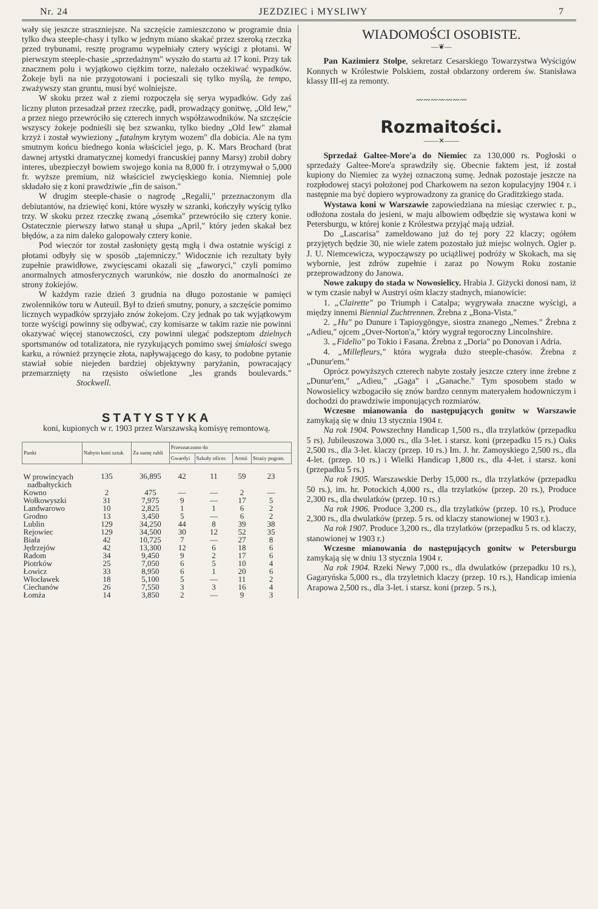Nr. 24 JEZDZIEC i MYSLIWY 7
wały się jeszcze straszniejsze. Na szczęście zamieszczono w programie dnia tylko dwa steeple-chasy i tylko w jednym miano skakać przez szeroką rzeczką przed trybunami, resztę programu wypełniały cztery wyścigi z płotami. W pierwszym steeple-chasie „sprzedażnym" wyszło do startu aż 17 koni. Przy tak znacznem polu i wyjątkowo ciężkim torze, należało oczekiwać wypadków. Żokeje byli na nie przygotowani i pocieszali się tylko myślą, że tempo, zważywszy stan gruntu, musi być wolniejsze.
W skoku przez wał z ziemi rozpoczęła się serya wypadków. Gdy zaś liczny pluton przesadzał przez rzeczkę, padł, prowadzący gonitwę, „Old Iew," a przez niego przewróciło się czterech innych współzawodników. Na szczęście wszyscy żokeje podnieśli się bez szwanku, tylko biedny „Old Iew" złamał krzyż i został wywieziony „fatalnym krytym wozem" dla dobicia. Ale na tym smutnym końcu biednego konia właściciel jego, p. K. Mars Brochard (brat dawnej artystki dramatycznej komedyi francuskiej panny Marsy) zrobił dobry interes, ubezpieczył bowiem swojego konia na 8,000 fr. i otrzymywał o 5,000 fr. wyższe premium, niż właściciel zwycięskiego konia. Niemniej pole składało się z koni prawdziwie „fin de saison."
W drugim steeple-chasie o nagrodę „Regalii," przeznaczonym dla debiutantów, na dziewięć koni, które wyszły w szranki, kończyły wyścig tylko trzy. W skoku przez rzeczkę zwaną „ósemka" przewróciło się cztery konie. Ostatecznie pierwszy łatwo stanął u słupa „April," który jeden skakał bez błędów, a za nim daleko galopowały cztery konie.
Pod wieczór tor został zasłonięty gęstą mgłą i dwa ostatnie wyścigi z płotami odbyły się w sposób „tajemniczy." Widocznie ich rezultaty były zupełnie prawidłowe, zwycięscami okazali się „faworyci," czyli pomimo anormalnych atmosferycznych warunków, nie doszło do anormalności ze strony żokiejów.
W każdym razie dzień 3 grudnia na długo pozostanie w pamięci zwolenników toru w Auteuil. Był to dzień smutny, ponury, a szczęście pomimo licznych wypadków sprzyjało znów żokejom. Czy jednak po tak wyjątkowym torze wyścigi powinny się odbywać, czy komisarze w takim razie nie powinni okazywać więcej stanowczości, czy powinni ulegać podszeptom dzielnych sportsmanów od totalizatora, nie ryzykujących pomimo swej śmiałości swego karku, a również przynęcie złota, napływającego do kasy, to podobne pytanie stawiał sobie niejeden bardziej objektywny paryżanin, powracający przemarznięty na rzęsisto oświetlone „les grands boulevards." Stockwell.
STATYSTYKA
koni, kupionych w r. 1903 przez Warszawską komisyę remontową.
| Punkt | Nabyto koni sztuk | Za sumę rubli | Przeznaczono do | | | |
| --- | --- | --- | --- | --- | --- | --- |
| | | | Gwardyi | Szkoły oficer. | Armii | Straży pogran. |
| W prowincyach nadbałtyckich | 135 | 36,895 | 42 | 11 | 59 | 23 |
| Kowno | 2 | 475 | — | — | 2 | — |
| Wołkowyszki | 31 | 7,975 | 9 | — | 17 | 5 |
| Landwarowo | 10 | 2,825 | 1 | 1 | 6 | 2 |
| Grodno | 13 | 3,450 | 5 | — | 6 | 2 |
| Lublin | 129 | 34,250 | 44 | 8 | 39 | 38 |
| Rejowiec | 129 | 34,500 | 30 | 12 | 52 | 35 |
| Biała | 42 | 10,725 | 7 | — | 27 | 8 |
| Jędrzejów | 42 | 13,300 | 12 | 6 | 18 | 6 |
| Radom | 34 | 9,450 | 9 | 2 | 17 | 6 |
| Piotrków | 25 | 7,050 | 6 | 5 | 10 | 4 |
| Łowicz | 33 | 8,950 | 6 | 1 | 20 | 6 |
| Włocławek | 18 | 5,100 | 5 | — | 11 | 2 |
| Ciechanów | 26 | 7,550 | 3 | 3 | 16 | 4 |
| Łomża | 14 | 3,850 | 2 | — | 9 | 3 |
WIADOMOŚCI OSOBISTE.
—❦—
Pan Kazimierz Stolpe, sekretarz Cesarskiego Towarzystwa Wyścigów Konnych w Królestwie Polskiem, został obdarzony orderem św. Stanisława klassy III-ej za remonty.
〰〰〰〰〰〰〰
Rozmaitości.
——✕——
Sprzedaż Galtee-More'a do Niemiec za 130,000 rs. Pogłoski o sprzedaży Galtee-More'a sprawdziły się. Obecnie faktem jest, iż został kupiony do Niemiec za wyżej oznaczoną sumę. Jednak pozostaje jeszcze na rozpłodowej stacyi położonej pod Charkowem na sezon kopulacyjny 1904 r. i następnie ma być dopiero wyprowadzony za granicę do Graditzkiego stada.
Wystawa koni w Warszawie zapowiedziana na miesiąc czerwiec r. p., odłożona została do jesieni, w maju albowiem odbędzie się wystawa koni w Petersburgu, w której konie z Królestwa przyjąć mają udział.
Do „Lascarisa" zameldowano już do tej pory 22 klaczy; ogółem przyjętych będzie 30, nie wiele zatem pozostało już miejsc wolnych. Ogier p. J. U. Niemcewicza, wypocząwszy po uciążliwej podróży w Skokach, ma się wybornie, jest zdrów zupełnie i zaraz po Nowym Roku zostanie przeprowadzony do Janowa.
Nowe zakupy do stada w Nowosielicy. Hrabia J. Giżycki donosi nam, iż w tym czasie nabył w Austryi ośm klaczy stadnych, mianowicie:
1. „Clairette" po Triumph i Catalpa; wygrywała znaczne wyścigi, a między innemi Biennial Zuchtrennen. Źrebna z „Bona-Vista."
2. „Hu" po Dunure i Tapioygöngye, siostra znanego „Nemes." Źrebna z „Adieu," ojcem „Over-Norton'a," który wygrał tegoroczny Lincolnshire.
3. „Fidelio" po Tokio i Fasana. Źrebna z „Doria" po Donovan i Adria.
4. „Millefleurs," która wygrała dużo steeple-chasów. Źrebna z „Dunur'em."
Oprócz powyższych czterech nabyte zostały jeszcze cztery inne źrebne z „Dunur'em," „Adieu," „Gaga" i „Ganache." Tym sposobem stado w Nowosielicy wzbogaciło się znów bardzo cennym materyałem hodowniczym i dochodzi do prawdziwie imponujących rozmiarów.
Wczesne mianowania do następujących gonitw w Warszawie zamykają się w dniu 13 stycznia 1904 r.
Na rok 1904. Powszechny Handicap 1,500 rs., dla trzylatków (przepadku 5 rs). Jubileuszowa 3,000 rs., dla 3-let. i starsz. koni (przepadku 15 rs.) Oaks 2,500 rs., dla 3-let. klaczy (przep. 10 rs.) Im. J. hr. Zamoyskiego 2,500 rs., dla 4-let. (przep. 10 rs.) i Wielki Handicap 1,800 rs., dla 4-let. i starsz. koni (przepadku 5 rs.)
Na rok 1905. Warszawskie Derby 15,000 rs., dla trzylatków (przepadku 50 rs.), im. hr. Potockich 4,000 rs., dla trzylatków (przep. 20 rs.), Produce 2,300 rs., dla dwulatków (przep. 10 rs.)
Na rok 1906. Produce 3,200 rs., dla trzylatków (przep. 10 rs.), Produce 2,300 rs., dla dwulatków (przep. 5 rs. od klaczy stanowionej w 1903 r.).
Na rok 1907. Produce 3,200 rs., dla trzylatków (przepadku 5 rs. od klaczy, stanowionej w 1903 r.)
Wczesne mianowania do następujących gonitw w Petersburgu zamykają się w dniu 13 stycznia 1904 r.
Na rok 1904. Rzeki Newy 7,000 rs., dla dwulatków (przepadku 10 rs.), Gagaryńska 5,000 rs., dla trzyletnich klaczy (przep. 10 rs.), Handicap imienia Arapowa 2,500 rs., dla 3-let. i starsz. koni (przep. 5 rs.),